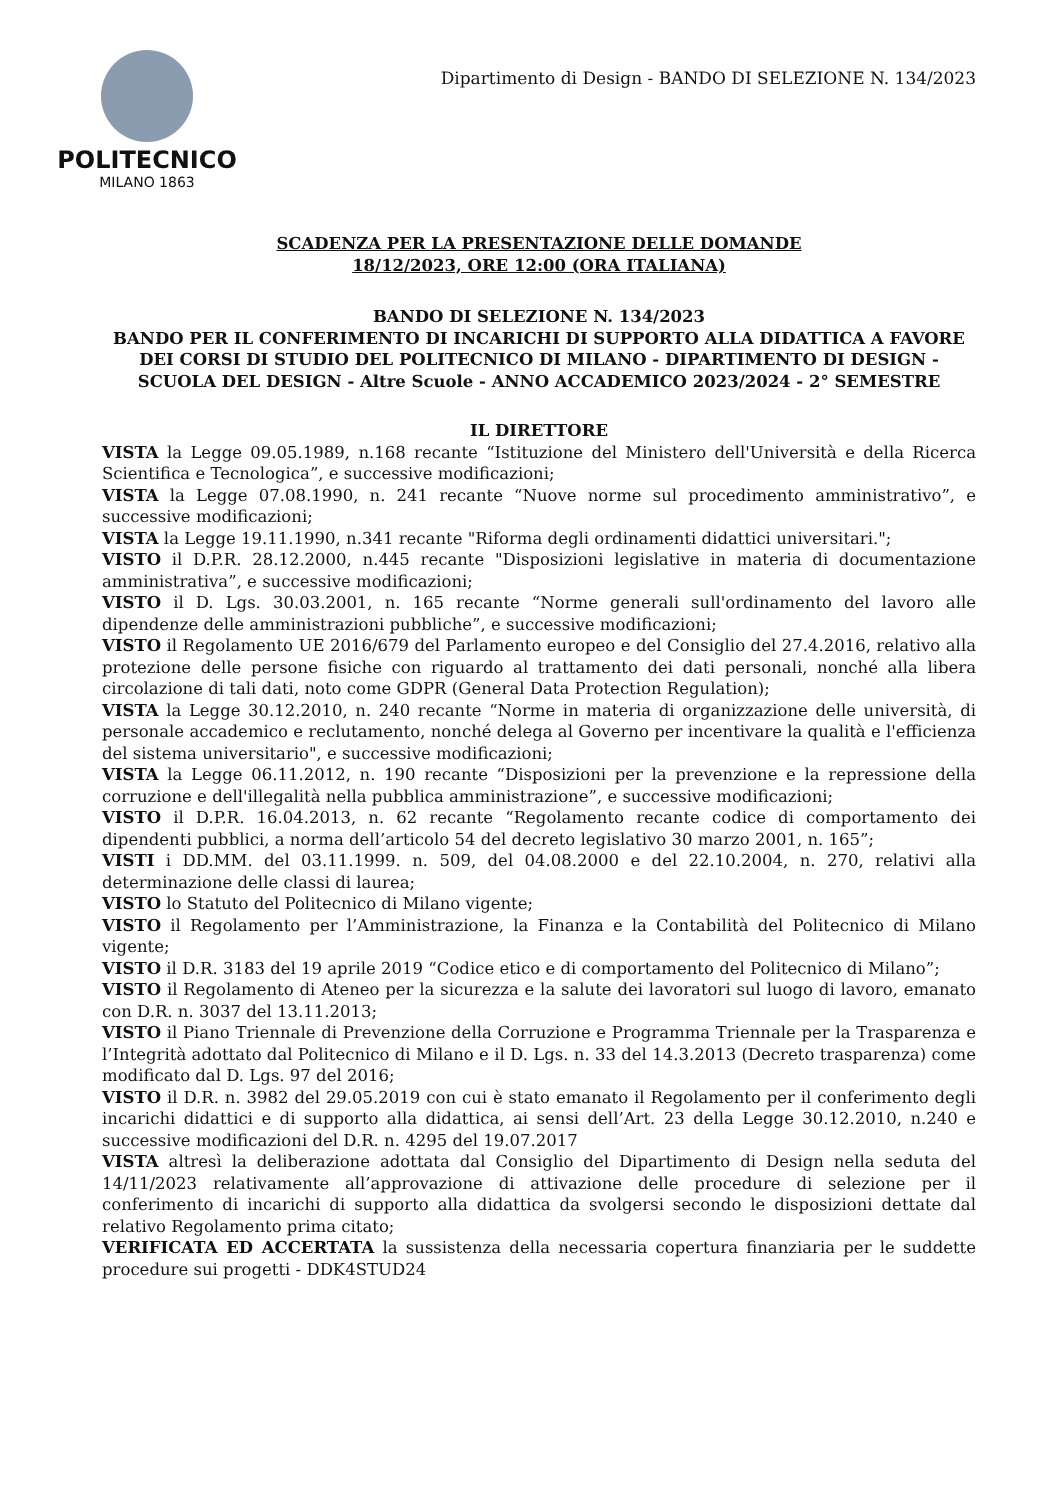POLITECNICO
MILANO 1863
Dipartimento di Design - BANDO DI SELEZIONE N. 134/2023
SCADENZA PER LA PRESENTAZIONE DELLE DOMANDE
18/12/2023, ORE 12:00 (ORA ITALIANA)
BANDO DI SELEZIONE N. 134/2023
BANDO PER IL CONFERIMENTO DI INCARICHI DI SUPPORTO ALLA DIDATTICA A FAVORE DEI CORSI DI STUDIO DEL POLITECNICO DI MILANO - DIPARTIMENTO DI DESIGN - SCUOLA DEL DESIGN - Altre Scuole - ANNO ACCADEMICO 2023/2024 - 2° SEMESTRE
IL DIRETTORE
VISTA la Legge 09.05.1989, n.168 recante “Istituzione del Ministero dell'Università e della Ricerca Scientifica e Tecnologica”, e successive modificazioni;
VISTA la Legge 07.08.1990, n. 241 recante “Nuove norme sul procedimento amministrativo”, e successive modificazioni;
VISTA la Legge 19.11.1990, n.341 recante "Riforma degli ordinamenti didattici universitari.";
VISTO il D.P.R. 28.12.2000, n.445 recante "Disposizioni legislative in materia di documentazione amministrativa”, e successive modificazioni;
VISTO il D. Lgs. 30.03.2001, n. 165 recante “Norme generali sull'ordinamento del lavoro alle dipendenze delle amministrazioni pubbliche”, e successive modificazioni;
VISTO il Regolamento UE 2016/679 del Parlamento europeo e del Consiglio del 27.4.2016, relativo alla protezione delle persone fisiche con riguardo al trattamento dei dati personali, nonché alla libera circolazione di tali dati, noto come GDPR (General Data Protection Regulation);
VISTA la Legge 30.12.2010, n. 240 recante “Norme in materia di organizzazione delle università, di personale accademico e reclutamento, nonché delega al Governo per incentivare la qualità e l'efficienza del sistema universitario", e successive modificazioni;
VISTA la Legge 06.11.2012, n. 190 recante “Disposizioni per la prevenzione e la repressione della corruzione e dell'illegalità nella pubblica amministrazione”, e successive modificazioni;
VISTO il D.P.R. 16.04.2013, n. 62 recante “Regolamento recante codice di comportamento dei dipendenti pubblici, a norma dell’articolo 54 del decreto legislativo 30 marzo 2001, n. 165”;
VISTI i DD.MM. del 03.11.1999. n. 509, del 04.08.2000 e del 22.10.2004, n. 270, relativi alla determinazione delle classi di laurea;
VISTO lo Statuto del Politecnico di Milano vigente;
VISTO il Regolamento per l’Amministrazione, la Finanza e la Contabilità del Politecnico di Milano vigente;
VISTO il D.R. 3183 del 19 aprile 2019 “Codice etico e di comportamento del Politecnico di Milano”;
VISTO il Regolamento di Ateneo per la sicurezza e la salute dei lavoratori sul luogo di lavoro, emanato con D.R. n. 3037 del 13.11.2013;
VISTO il Piano Triennale di Prevenzione della Corruzione e Programma Triennale per la Trasparenza e l’Integrità adottato dal Politecnico di Milano e il D. Lgs. n. 33 del 14.3.2013 (Decreto trasparenza) come modificato dal D. Lgs. 97 del 2016;
VISTO il D.R. n. 3982 del 29.05.2019 con cui è stato emanato il Regolamento per il conferimento degli incarichi didattici e di supporto alla didattica, ai sensi dell’Art. 23 della Legge 30.12.2010, n.240 e successive modificazioni del D.R. n. 4295 del 19.07.2017
VISTA altresì la deliberazione adottata dal Consiglio del Dipartimento di Design nella seduta del 14/11/2023 relativamente all’approvazione di attivazione delle procedure di selezione per il conferimento di incarichi di supporto alla didattica da svolgersi secondo le disposizioni dettate dal relativo Regolamento prima citato;
VERIFICATA ED ACCERTATA la sussistenza della necessaria copertura finanziaria per le suddette procedure sui progetti - DDK4STUD24